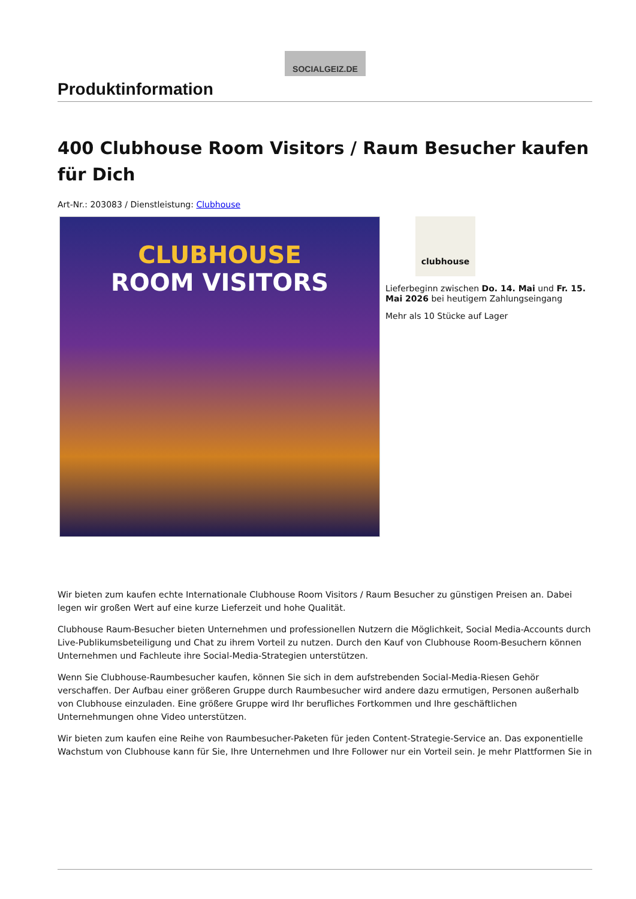SOCIALGEIZ.DE
Produktinformation
400 Clubhouse Room Visitors / Raum Besucher kaufen für Dich
Art-Nr.: 203083 / Dienstleistung: Clubhouse
CLUBHOUSE
ROOM VISITORS
clubhouse
Lieferbeginn zwischen Do. 14. Mai und Fr. 15. Mai 2026 bei heutigem Zahlungseingang
Mehr als 10 Stücke auf Lager
Wir bieten zum kaufen echte Internationale Clubhouse Room Visitors / Raum Besucher zu günstigen Preisen an. Dabei legen wir großen Wert auf eine kurze Lieferzeit und hohe Qualität.
Clubhouse Raum-Besucher bieten Unternehmen und professionellen Nutzern die Möglichkeit, Social Media-Accounts durch Live-Publikumsbeteiligung und Chat zu ihrem Vorteil zu nutzen. Durch den Kauf von Clubhouse Room-Besuchern können Unternehmen und Fachleute ihre Social-Media-Strategien unterstützen.
Wenn Sie Clubhouse-Raumbesucher kaufen, können Sie sich in dem aufstrebenden Social-Media-Riesen Gehör verschaffen. Der Aufbau einer größeren Gruppe durch Raumbesucher wird andere dazu ermutigen, Personen außerhalb von Clubhouse einzuladen. Eine größere Gruppe wird Ihr berufliches Fortkommen und Ihre geschäftlichen Unternehmungen ohne Video unterstützen.
Wir bieten zum kaufen eine Reihe von Raumbesucher-Paketen für jeden Content-Strategie-Service an. Das exponentielle Wachstum von Clubhouse kann für Sie, Ihre Unternehmen und Ihre Follower nur ein Vorteil sein. Je mehr Plattformen Sie in